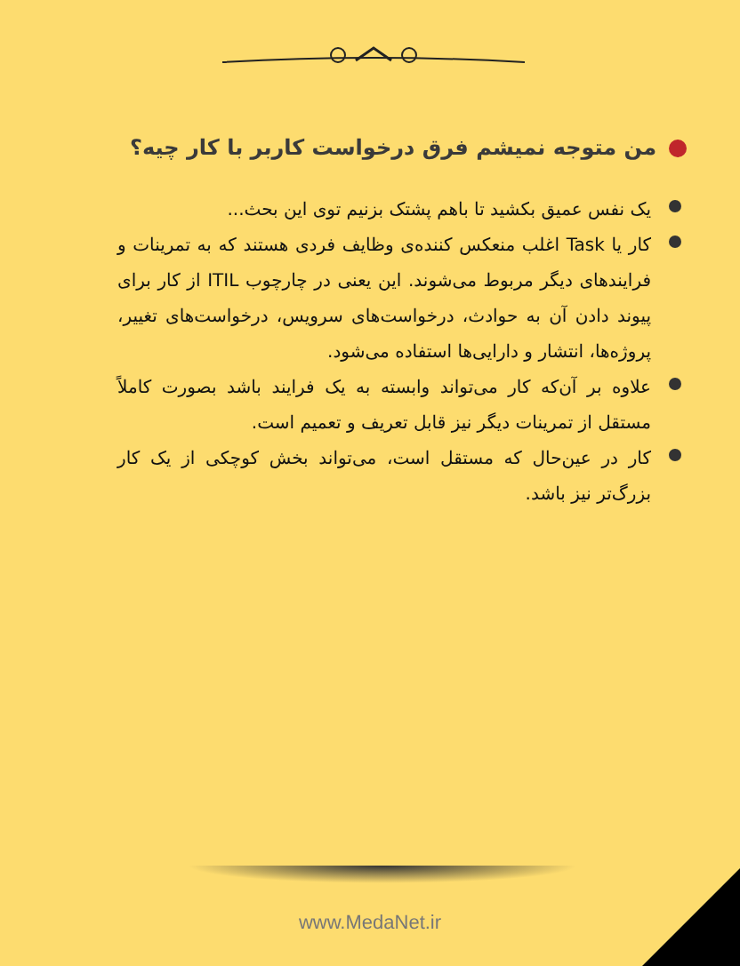من متوجه نمیشم فرق درخواست کاربر با کار چیه؟
یک نفس عمیق بکشید تا باهم پشتک بزنیم توی این بحث...
کار یا Task اغلب منعکس کننده‌ی وظایف فردی هستند که به تمرینات و فرایندهای دیگر مربوط می‌شوند. این یعنی در چارچوب ITIL از کار برای پیوند دادن آن به حوادث، درخواست‌های سرویس، درخواست‌های تغییر، پروژه‌ها، انتشار و دارایی‌ها استفاده می‌شود.
علاوه بر آن‌که کار می‌تواند وابسته به یک فرایند باشد بصورت کاملاً مستقل از تمرینات دیگر نیز قابل تعریف و تعمیم است.
کار در عین‌حال که مستقل است، می‌تواند بخش کوچکی از یک کار بزرگ‌تر نیز باشد.
www.MedaNet.ir